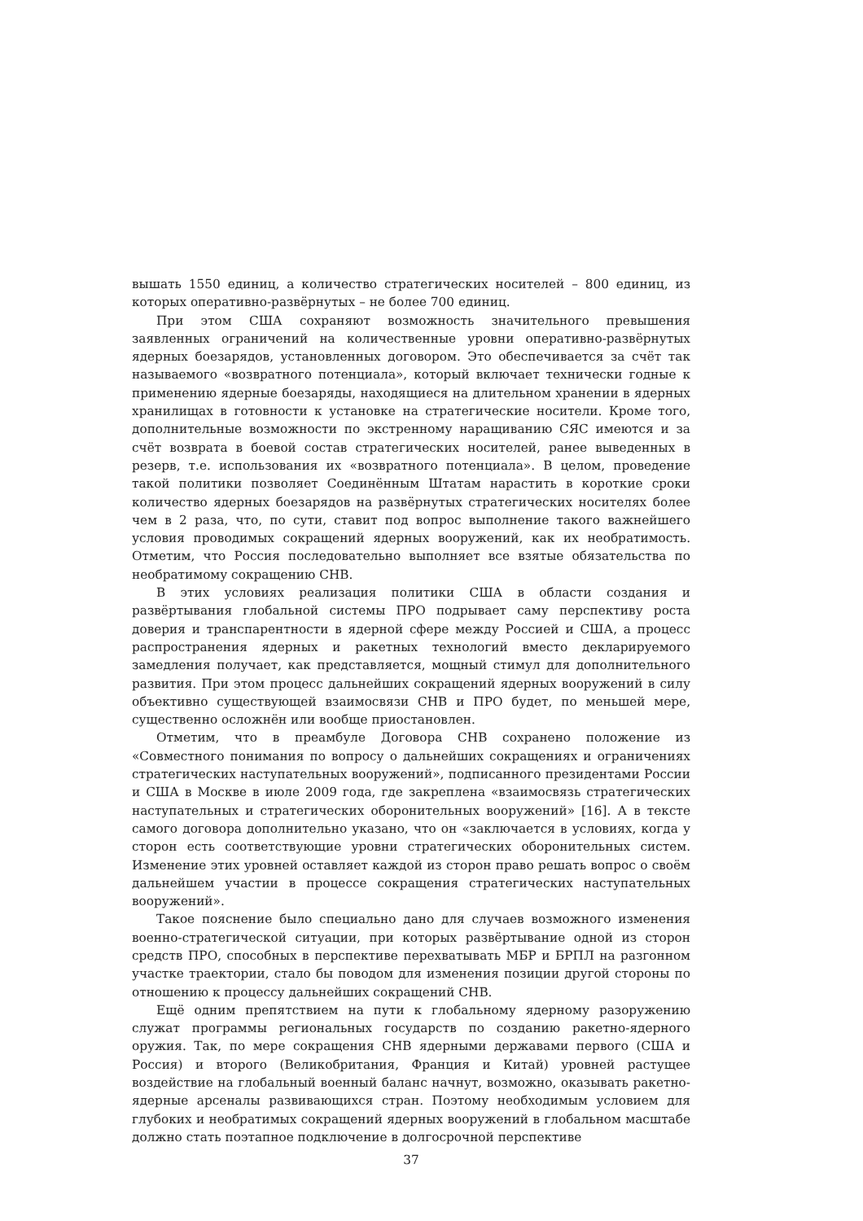вышать 1550 единиц, а количество стратегических носителей – 800 единиц, из которых оперативно-развёрнутых – не более 700 единиц.
При этом США сохраняют возможность значительного превышения заявленных ограничений на количественные уровни оперативно-развёрнутых ядерных боезарядов, установленных договором. Это обеспечивается за счёт так называемого «возвратного потенциала», который включает технически годные к применению ядерные боезаряды, находящиеся на длительном хранении в ядерных хранилищах в готовности к установке на стратегические носители. Кроме того, дополнительные возможности по экстренному наращиванию СЯС имеются и за счёт возврата в боевой состав стратегических носителей, ранее выведенных в резерв, т.е. использования их «возвратного потенциала». В целом, проведение такой политики позволяет Соединённым Штатам нарастить в короткие сроки количество ядерных боезарядов на развёрнутых стратегических носителях более чем в 2 раза, что, по сути, ставит под вопрос выполнение такого важнейшего условия проводимых сокращений ядерных вооружений, как их необратимость. Отметим, что Россия последовательно выполняет все взятые обязательства по необратимому сокращению СНВ.
В этих условиях реализация политики США в области создания и развёртывания глобальной системы ПРО подрывает саму перспективу роста доверия и транспарентности в ядерной сфере между Россией и США, а процесс распространения ядерных и ракетных технологий вместо декларируемого замедления получает, как представляется, мощный стимул для дополнительного развития. При этом процесс дальнейших сокращений ядерных вооружений в силу объективно существующей взаимосвязи СНВ и ПРО будет, по меньшей мере, существенно осложнён или вообще приостановлен.
Отметим, что в преамбуле Договора СНВ сохранено положение из «Совместного понимания по вопросу о дальнейших сокращениях и ограничениях стратегических наступательных вооружений», подписанного президентами России и США в Москве в июле 2009 года, где закреплена «взаимосвязь стратегических наступательных и стратегических оборонительных вооружений» [16]. А в тексте самого договора дополнительно указано, что он «заключается в условиях, когда у сторон есть соответствующие уровни стратегических оборонительных систем. Изменение этих уровней оставляет каждой из сторон право решать вопрос о своём дальнейшем участии в процессе сокращения стратегических наступательных вооружений».
Такое пояснение было специально дано для случаев возможного изменения военно-стратегической ситуации, при которых развёртывание одной из сторон средств ПРО, способных в перспективе перехватывать МБР и БРПЛ на разгонном участке траектории, стало бы поводом для изменения позиции другой стороны по отношению к процессу дальнейших сокращений СНВ.
Ещё одним препятствием на пути к глобальному ядерному разоружению служат программы региональных государств по созданию ракетно-ядерного оружия. Так, по мере сокращения СНВ ядерными державами первого (США и Россия) и второго (Великобритания, Франция и Китай) уровней растущее воздействие на глобальный военный баланс начнут, возможно, оказывать ракетно-ядерные арсеналы развивающихся стран. Поэтому необходимым условием для глубоких и необратимых сокращений ядерных вооружений в глобальном масштабе должно стать поэтапное подключение в долгосрочной перспективе
37